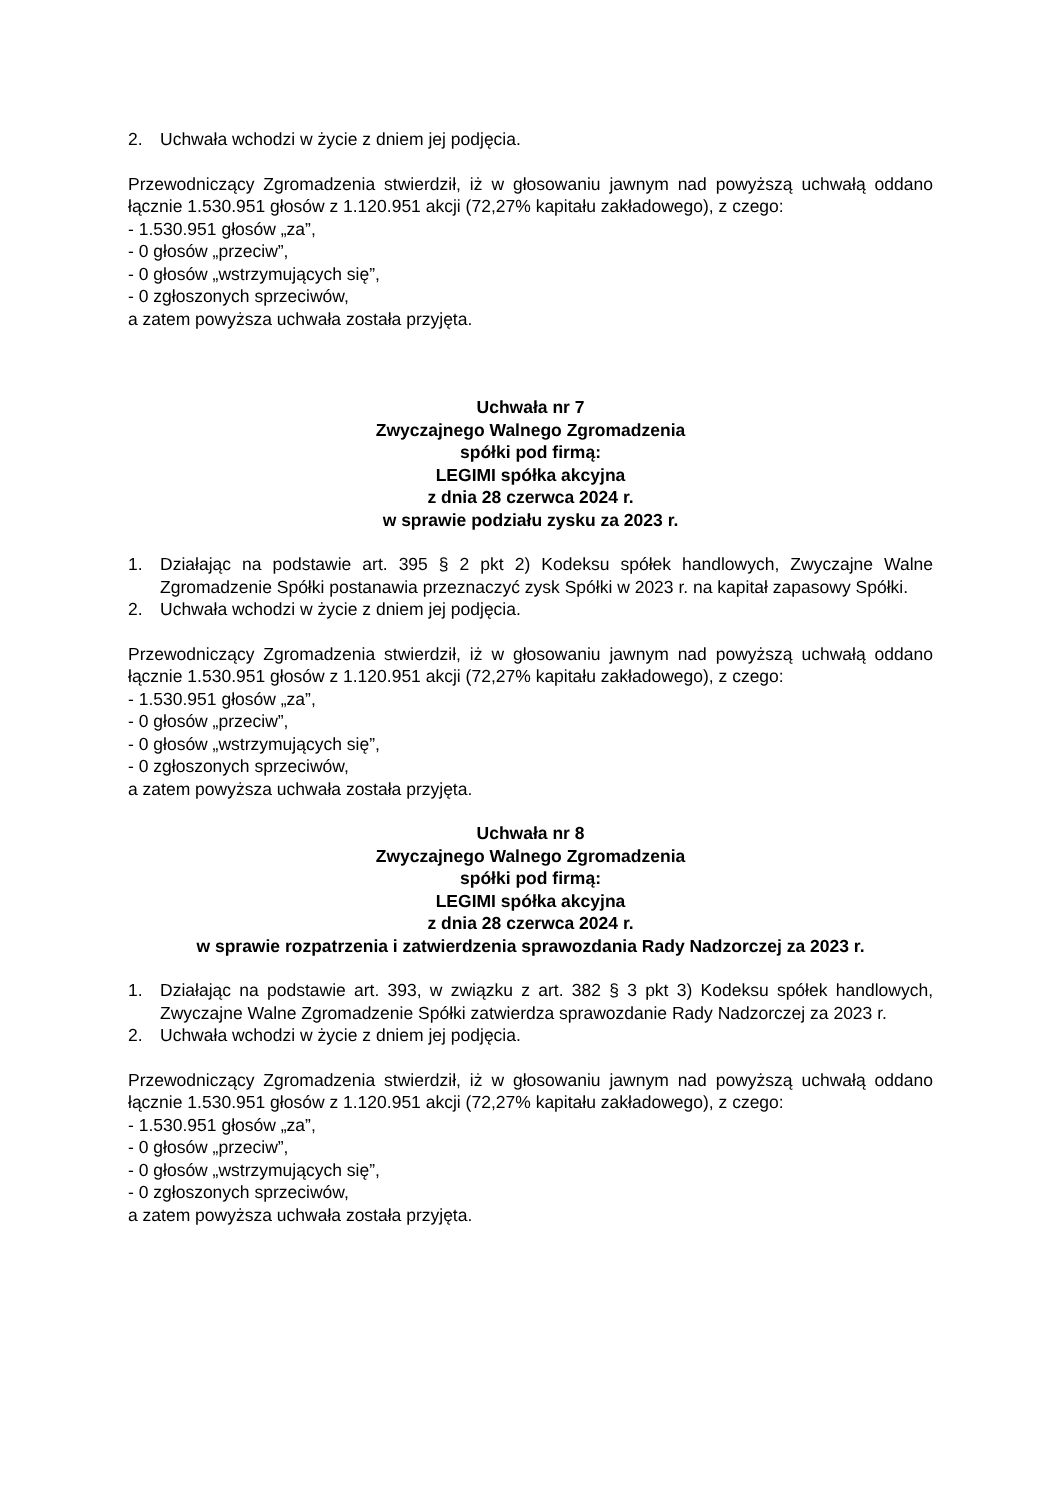2. Uchwała wchodzi w życie z dniem jej podjęcia.
Przewodniczący Zgromadzenia stwierdził, iż w głosowaniu jawnym nad powyższą uchwałą oddano łącznie 1.530.951 głosów z 1.120.951 akcji (72,27% kapitału zakładowego), z czego:
- 1.530.951 głosów „za”,
- 0 głosów „przeciw”,
- 0 głosów „wstrzymujących się”,
- 0 zgłoszonych sprzeciwów,
a zatem powyższa uchwała została przyjęta.
Uchwała nr 7
Zwyczajnego Walnego Zgromadzenia
spółki pod firmą:
LEGIMI spółka akcyjna
z dnia 28 czerwca 2024 r.
w sprawie podziału zysku za 2023 r.
1. Działając na podstawie art. 395 § 2 pkt 2) Kodeksu spółek handlowych, Zwyczajne Walne Zgromadzenie Spółki postanawia przeznaczyć zysk Spółki w 2023 r. na kapitał zapasowy Spółki.
2. Uchwała wchodzi w życie z dniem jej podjęcia.
Przewodniczący Zgromadzenia stwierdził, iż w głosowaniu jawnym nad powyższą uchwałą oddano łącznie 1.530.951 głosów z 1.120.951 akcji (72,27% kapitału zakładowego), z czego:
- 1.530.951 głosów „za”,
- 0 głosów „przeciw”,
- 0 głosów „wstrzymujących się”,
- 0 zgłoszonych sprzeciwów,
a zatem powyższa uchwała została przyjęta.
Uchwała nr 8
Zwyczajnego Walnego Zgromadzenia
spółki pod firmą:
LEGIMI spółka akcyjna
z dnia 28 czerwca 2024 r.
w sprawie rozpatrzenia i zatwierdzenia sprawozdania Rady Nadzorczej za 2023 r.
1. Działając na podstawie art. 393, w związku z art. 382 § 3 pkt 3) Kodeksu spółek handlowych, Zwyczajne Walne Zgromadzenie Spółki zatwierdza sprawozdanie Rady Nadzorczej za 2023 r.
2. Uchwała wchodzi w życie z dniem jej podjęcia.
Przewodniczący Zgromadzenia stwierdził, iż w głosowaniu jawnym nad powyższą uchwałą oddano łącznie 1.530.951 głosów z 1.120.951 akcji (72,27% kapitału zakładowego), z czego:
- 1.530.951 głosów „za”,
- 0 głosów „przeciw”,
- 0 głosów „wstrzymujących się”,
- 0 zgłoszonych sprzeciwów,
a zatem powyższa uchwała została przyjęta.